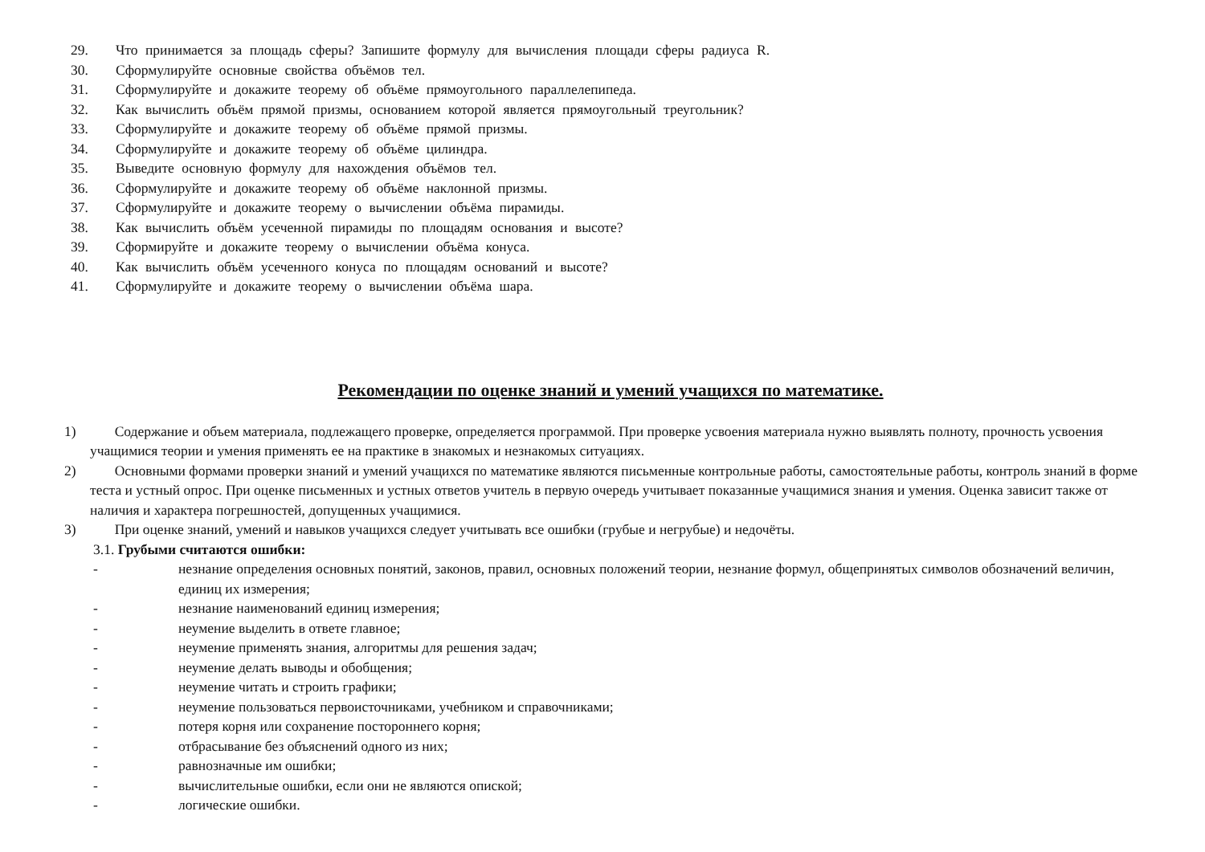29. Что принимается за площадь сферы? Запишите формулу для вычисления площади сферы радиуса R.
30. Сформулируйте основные свойства объёмов тел.
31. Сформулируйте и докажите теорему об объёме прямоугольного параллелепипеда.
32. Как вычислить объём прямой призмы, основанием которой является прямоугольный треугольник?
33. Сформулируйте и докажите теорему об объёме прямой призмы.
34. Сформулируйте и докажите теорему об объёме цилиндра.
35. Выведите основную формулу для нахождения объёмов тел.
36. Сформулируйте и докажите теорему об объёме наклонной призмы.
37. Сформулируйте и докажите теорему о вычислении объёма пирамиды.
38. Как вычислить объём усеченной пирамиды по площадям основания и высоте?
39. Сформируйте и докажите теорему о вычислении объёма конуса.
40. Как вычислить объём усеченного конуса по площадям оснований и высоте?
41. Сформулируйте и докажите теорему о вычислении объёма шара.
Рекомендации по оценке знаний и умений учащихся по математике.
1) Содержание и объем материала, подлежащего проверке, определяется программой. При проверке усвоения материала нужно выявлять полноту, прочность усвоения учащимися теории и умения применять ее на практике в знакомых и незнакомых ситуациях.
2) Основными формами проверки знаний и умений учащихся по математике являются письменные контрольные работы, самостоятельные работы, контроль знаний в форме теста и устный опрос. При оценке письменных и устных ответов учитель в первую очередь учитывает показанные учащимися знания и умения. Оценка зависит также от наличия и характера погрешностей, допущенных учащимися.
3) При оценке знаний, умений и навыков учащихся следует учитывать все ошибки (грубые и негрубые) и недочёты.
3.1. Грубыми считаются ошибки:
- незнание определения основных понятий, законов, правил, основных положений теории, незнание формул, общепринятых символов обозначений величин, единиц их измерения;
- незнание наименований единиц измерения;
- неумение выделить в ответе главное;
- неумение применять знания, алгоритмы для решения задач;
- неумение делать выводы и обобщения;
- неумение читать и строить графики;
- неумение пользоваться первоисточниками, учебником и справочниками;
- потеря корня или сохранение постороннего корня;
- отбрасывание без объяснений одного из них;
- равнозначные им ошибки;
- вычислительные ошибки, если они не являются опиской;
- логические ошибки.